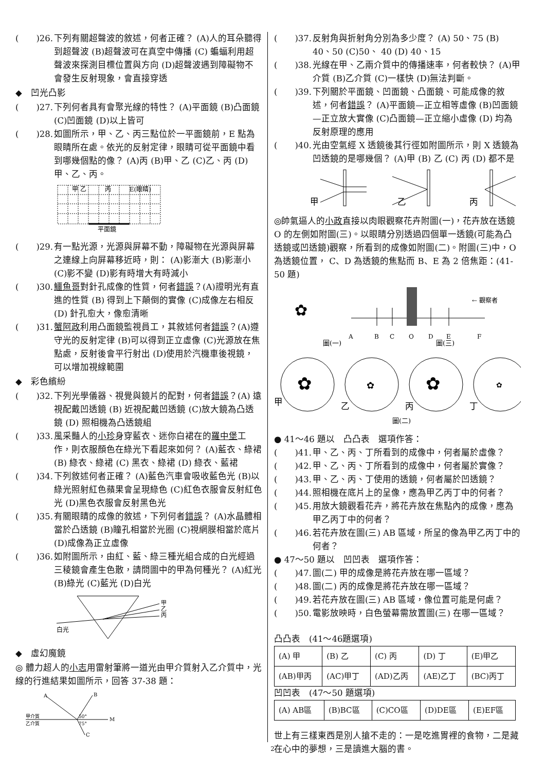(　　)26. 下列有關超聲波的敘述，何者正確？ (A)人的耳朵聽得到超聲波 (B)超聲波可在真空中傳播 (C) 蝙蝠利用超聲波來探測目標位置與方向 (D)超聲波遇到障礙物不會發生反射現象，會直接穿透
◆　凹光凸影
(　　)27. 下列何者具有會聚光線的特性？ (A)平面鏡 (B)凸面鏡 (C)凹面鏡 (D)以上皆可
(　　)28. 如圖所示，甲、乙、丙三點位於一平面鏡前，E 點為眼睛所在處。依光的反射定律，眼睛可從平面鏡中看到哪幾個點的像？ (A)丙 (B)甲、乙 (C)乙、丙 (D)甲、乙、丙。
甲 乙　　　丙　　　E(眼睛)
平面鏡
(　　)29. 有一點光源，光源與屏幕不動，障礙物在光源與屏幕之連線上向屏幕移近時，則： (A)影漸大 (B)影漸小 (C)影不變 (D)影有時增大有時減小
(　　)30. 鱷魚哥對針孔成像的性質，何者錯誤？(A)證明光有直進的性質 (B) 得到上下顛倒的實像 (C)成像左右相反 (D) 針孔愈大，像愈清晰
(　　)31. 蟹阿政利用凸面鏡監視員工，其敘述何者錯誤？(A)遵守光的反射定律 (B)可以得到正立虛像 (C)光源放在焦點處，反射後會平行射出 (D)使用於汽機車後視鏡，可以增加視線範圍
◆　彩色繽紛
(　　)32. 下列光學儀器、視覺與鏡片的配對，何者錯誤？(A) 遠視配戴凹透鏡 (B) 近視配戴凹透鏡 (C)放大鏡為凸透鏡 (D) 照相機為凸透鏡組
(　　)33. 風采豔人的小珍身穿藍衣、迷你白裙在的羅中堡工作，則衣服顏色在綠光下看起來如何？ (A)藍衣、綠裙 (B) 綠衣、綠裙 (C) 黑衣、綠裙 (D) 綠衣、藍裙
(　　)34. 下列敘述何者正確？ (A)藍色汽車會吸收藍色光 (B)以綠光照射紅色蘋果會呈現綠色 (C)紅色衣服會反射紅色光 (D)黑色衣服會反射黑色光
(　　)35. 有關眼睛的成像的敘述，下列何者錯誤？ (A)水晶體相當於凸透鏡 (B)瞳孔相當於光圈 (C)視網膜相當於底片 (D)成像為正立虛像
(　　)36. 如附圖所示，由紅、藍、綠三種光組合成的白光經過三稜鏡會產生色散，請問圖中的甲為何種光？ (A)紅光 (B)綠光 (C)藍光 (D)白光
白光
甲
乙
丙
◆　虛幻魔鏡
◎ 體力超人的小志用雷射筆將一道光由甲介質射入乙介質中，光線的行進結果如圖所示，回答 37-38 題：
A
B
甲介質
乙介質
50°
75°
M
C
(　　)37. 反射角與折射角分別為多少度？ (A) 50、75 (B) 40、50 (C)50、 40 (D) 40、15
(　　)38. 光線在甲、乙兩介質中的傳播速率，何者較快？ (A)甲介質 (B)乙介質 (C)一樣快 (D)無法判斷。
(　　)39. 下列關於平面鏡、凹面鏡、凸面鏡、可能成像的敘述，何者錯誤？ (A)平面鏡—正立相等虛像 (B)凹面鏡—正立放大實像 (C)凸面鏡—正立縮小虛像 (D) 均為反射原理的應用
(　　)40. 光由空氣經 X 透鏡後其行徑如附圖所示，則 X 透鏡為凹透鏡的是哪幾個？ (A)甲 (B) 乙 (C) 丙 (D) 都不是
甲
乙
丙
◎帥氣逼人的小政直接以肉眼觀察花卉附圖(一)，花卉放在透鏡 O 的左側如附圖(三)。以眼睛分別透過四個單一透鏡(可能為凸透鏡或凹透鏡)觀察，所看到的成像如附圖(二)。附圖(三)中，O 為透鏡位置， C、D 為透鏡的焦點而 B、E 為 2 倍焦距：(41-50 題)
✿
A
B
C
O
D
E
F
← 觀察者
圖(一)
圖(三)
✿
✿
✿
✿
甲
乙
丙
丁
圖(二)
● 41～46 題以　凸凸表　選項作答：
(　　)41. 甲、乙、丙、丁所看到的成像中，何者屬於虛像？
(　　)42. 甲、乙、丙、丁所看到的成像中，何者屬於實像？
(　　)43. 甲、乙、丙、丁使用的透鏡，何者屬於凹透鏡？
(　　)44. 照相機在底片上的呈像，應為甲乙丙丁中的何者？
(　　)45. 用放大鏡觀看花卉，將花卉放在焦點內的成像，應為甲乙丙丁中的何者？
(　　)46. 若花卉放在圖(三) AB 區域，所呈的像為甲乙丙丁中的何者？
● 47～50 題以　凹凹表　選項作答：
(　　)47. 圖(二) 甲的成像是將花卉放在哪一區域？
(　　)48. 圖(二) 丙的成像是將花卉放在哪一區域？
(　　)49. 若花卉放在圖(三) AB 區域，像位置可能是何處？
(　　)50. 電影放映時，白色螢幕需放置圖(三) 在哪一區域？
凸凸表　(41～46題選項)
| (A) 甲 | (B) 乙 | (C) 丙 | (D) 丁 | (E)甲乙 |
| (AB)甲丙 | (AC)甲丁 | (AD)乙丙 | (AE)乙丁 | (BC)丙丁 |
凹凹表　(47～50 題選項)
| (A) AB區 | (B)BC區 | (C)CO區 | (D)DE區 | (E)EF區 |
世上有三樣東西是別人搶不走的：一是吃進胃裡的食物，二是藏在心中的夢想，三是讀進大腦的書。
2